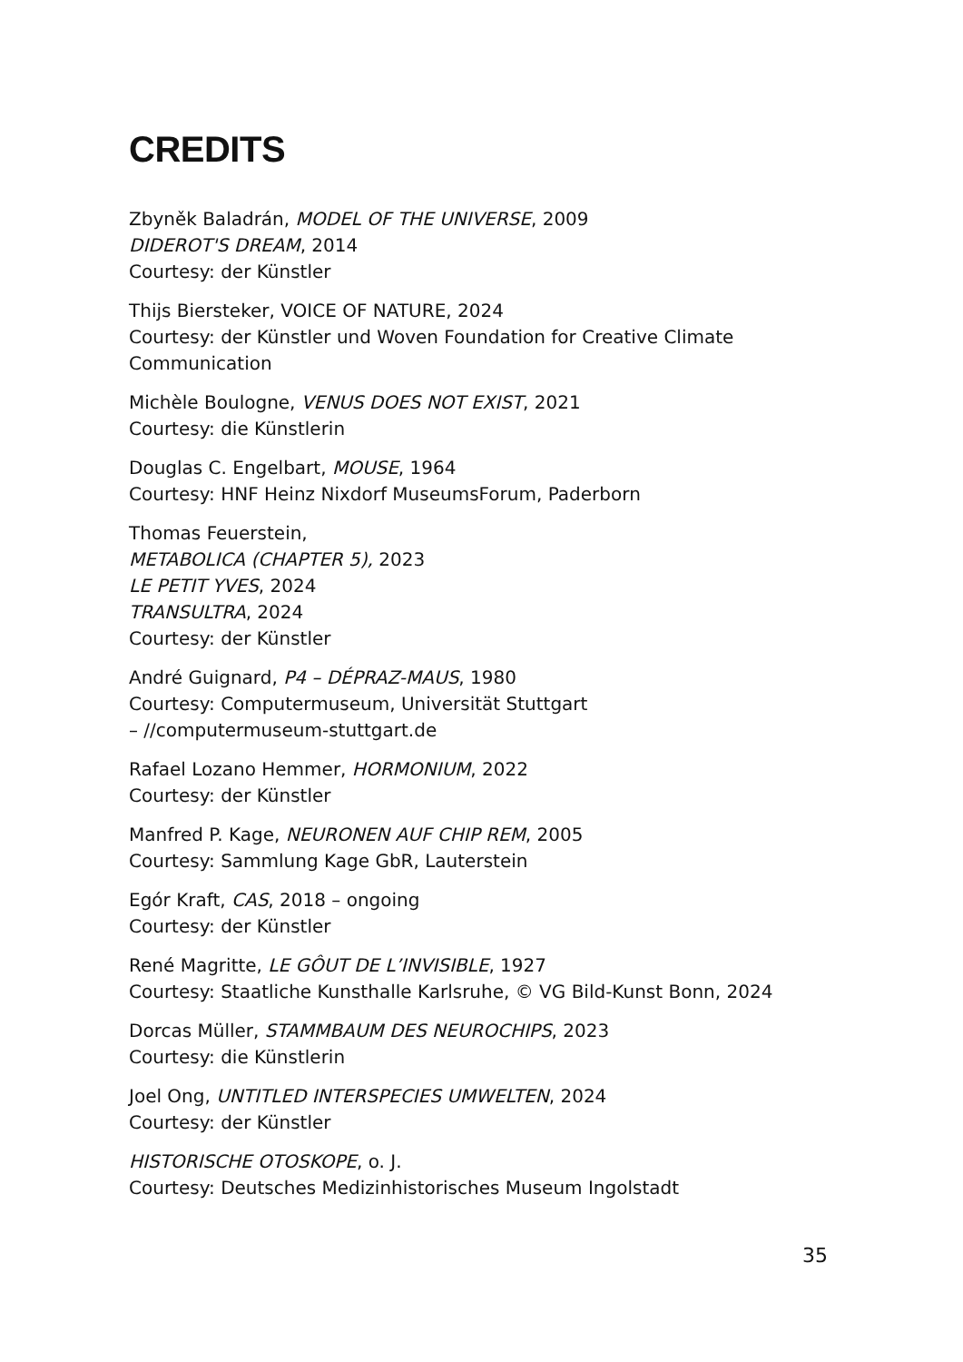CREDITS
Zbyněk Baladrán, MODEL OF THE UNIVERSE, 2009
DIDEROT'S DREAM, 2014
Courtesy: der Künstler
Thijs Biersteker, VOICE OF NATURE, 2024
Courtesy: der Künstler und Woven Foundation for Creative Climate
Communication
Michèle Boulogne, VENUS DOES NOT EXIST, 2021
Courtesy: die Künstlerin
Douglas C. Engelbart, MOUSE, 1964
Courtesy: HNF Heinz Nixdorf MuseumsForum, Paderborn
Thomas Feuerstein,
METABOLICA (CHAPTER 5), 2023
LE PETIT YVES, 2024
TRANSULTRA, 2024
Courtesy: der Künstler
André Guignard, P4 – DÉPRAZ-MAUS, 1980
Courtesy: Computermuseum, Universität Stuttgart
– //computermuseum-stuttgart.de
Rafael Lozano Hemmer, HORMONIUM, 2022
Courtesy: der Künstler
Manfred P. Kage, NEURONEN AUF CHIP REM, 2005
Courtesy: Sammlung Kage GbR, Lauterstein
Egór Kraft, CAS, 2018 – ongoing
Courtesy: der Künstler
René Magritte, LE GÔUT DE L’INVISIBLE, 1927
Courtesy: Staatliche Kunsthalle Karlsruhe, © VG Bild-Kunst Bonn, 2024
Dorcas Müller, STAMMBAUM DES NEUROCHIPS, 2023
Courtesy: die Künstlerin
Joel Ong, UNTITLED INTERSPECIES UMWELTEN, 2024
Courtesy: der Künstler
HISTORISCHE OTOSKOPE, o. J.
Courtesy: Deutsches Medizinhistorisches Museum Ingolstadt
35